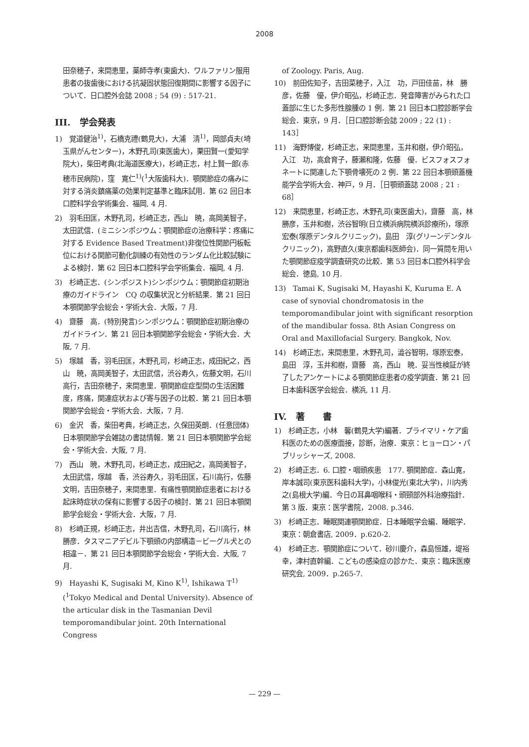2008
田奈穂子，来間恵里，薬師寺孝(東歯大)．ワルファリン服用患者の抜歯後における抗凝固状態回復期間に影響する因子について．日口腔外会誌 2008 ; 54 (9) : 517-21.
III.　学会発表
1)　覚道健治<sup>1)</sup>，石橋克禮(鶴見大)，大浦　清<sup>1)</sup>，岡部貞夫(埼玉県がんセンター)，木野孔司(東医歯大)，栗田賢一(愛知学院大)，柴田考典(北海道医療大)，杉崎正志，村上賢一郎(赤穂市民病院)，窪　寛仁<sup>1)</sup>(<sup>1</sup>大阪歯科大)．顎関節症の痛みに対する消炎鎮痛薬の効果判定基準と臨床試用．第 62 回日本口腔科学会学術集会．福岡, 4 月.
2)　羽毛田匡，木野孔司，杉崎正志，西山　暁，高岡美智子，太田武信．(ミニシンポジウム：顎関節症の治療科学：疼痛に対する Evidence Based Treatment)非復位性関節円板転位における関節可動化訓練の有効性のランダム化比較試験による検討．第 62 回日本口腔科学会学術集会．福岡, 4 月.
3)　杉崎正志．(シンポジスト)シンポジウム：顎関節症初期治療のガイドライン　CQ の収集状況と分析結果．第 21 回日本顎関節学会総会・学術大会．大阪，7 月.
4)　齋藤　高．(特別発言)シンポジウム：顎関節症初期治療のガイドライン．第 21 回日本顎関節学会総会・学術大会．大阪, 7 月.
5)　塚越　香，羽毛田匡，木野孔司，杉崎正志，成田紀之，西山　暁，高岡美智子，太田武信，渋谷寿久，佐藤文明，石川高行，吉田奈穂子，来間恵里．顎関節症症型間の生活困難度，疼痛，関連症状および寄与因子の比較．第 21 回日本顎関節学会総会・学術大会．大阪，7 月.
6)　金沢　香，柴田考典，杉崎正志，久保田英朗．(任意団体)日本顎関節学会雑誌の書誌情報．第 21 回日本顎関節学会総会・学術大会．大阪, 7 月.
7)　西山　暁，木野孔司，杉崎正志，成田紀之，高岡美智子，太田武信，塚越　香，渋谷寿久，羽毛田匡，石川高行，佐藤文明，吉田奈穂子，来間恵里．有痛性顎関節症患者における起床時症状の保有に影響する因子の検討．第 21 回日本顎関節学会総会・学術大会．大阪，7 月.
8)　杉崎正規，杉崎正志，井出吉信，木野孔司，石川高行，林　勝彦．タスマニアデビル下顎頭の内部構造－ビーグル犬との相違－．第 21 回日本顎関節学会総会・学術大会．大阪, 7 月.
9)　Hayashi K, Sugisaki M, Kino K<sup>1)</sup>, Ishikawa T<sup>1)</sup> (<sup>1</sup>Tokyo Medical and Dental University). Absence of the articular disk in the Tasmanian Devil temporomandibular joint. 20th International Congress
of Zoology. Paris, Aug.
10)　前田佐知子，吉田菜穂子，入江　功，戸田佳苗，林　勝彦，佐藤　優，伊介昭弘，杉崎正志．発音障害がみられた口蓋部に生じた多形性腺腫の 1 例．第 21 回日本口腔診断学会総会．東京，9 月．［日口腔診断会誌 2009 ; 22 (1) : 143］
11)　海野博俊，杉崎正志，来間恵里，玉井和樹，伊介昭弘，入江　功，高倉育子，藤瀬和隆，佐藤　優．ビスフォスフォネートに関連した下顎骨壊死の 2 例．第 22 回日本顎頭蓋機能学会学術大会．神戸，9 月．［日顎頭蓋誌 2008 ; 21 : 68］
12)　来間恵里，杉崎正志，木野孔司(東医歯大)，齋藤　高，林　勝彦，玉井和樹，渋谷智明(日立横浜病院横浜診療所)，塚原宏泰(塚原デンタルクリニック)，島田　淳(グリーンデンタルクリニック)，高野直久(東京都歯科医師会)．同一質問を用いた顎関節症疫学調査研究の比較．第 53 回日本口腔外科学会総会．徳島, 10 月.
13)　Tamai K, Sugisaki M, Hayashi K, Kuruma E. A case of synovial chondromatosis in the temporomandibular joint with significant resorption of the mandibular fossa. 8th Asian Congress on Oral and Maxillofacial Surgery. Bangkok, Nov.
14)　杉崎正志，来間恵里，木野孔司，澁谷智明，塚原宏泰，島田　淳，玉井和樹，齋藤　高，西山　暁．妥当性検証が終了したアンケートによる顎関節症患者の疫学調査．第 21 回日本歯科医学会総会．横浜, 11 月.
IV.　著　　書
1)　杉崎正志，小林　馨(鶴見大学)編著．プライマリ・ケア歯科医のための医療面接，診断，治療．東京：ヒョーロン・パブリッシャーズ, 2008.
2)　杉崎正志．6. 口腔・咽頭疾患　177. 顎関節症．森山寛，岸本誠司(東京医科歯科大学)，小林俊光(東北大学)，川内秀之(島根大学)編．今日の耳鼻咽喉科・頭頸部外科治療指針．第 3 版．東京：医学書院，2008. p.346.
3)　杉崎正志．睡眠関連顎関節症．日本睡眠学会編．睡眠学．東京：朝倉書店, 2009．p.620-2.
4)　杉崎正志．顎関節症について．砂川慶介，森島恒雄，堤裕　幸，津村直幹編．こどもの感染症の診かた．東京：臨床医療研究会, 2009．p.265-7.
— 229 —